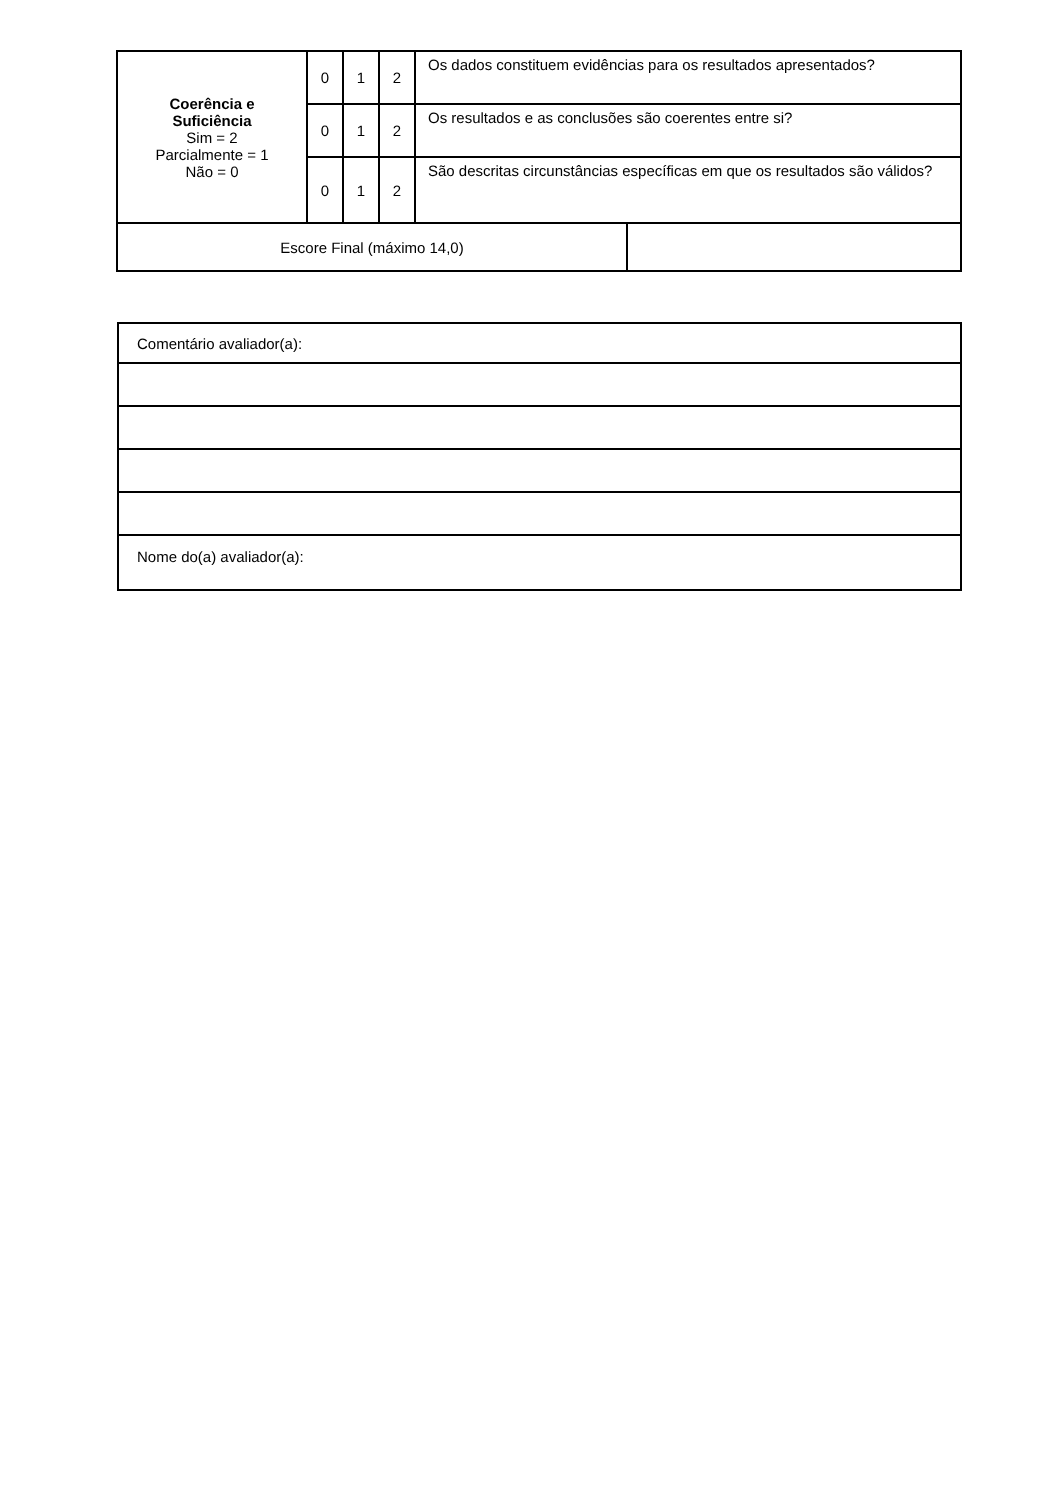| Coerência e Suficiência Sim = 2 Parcialmente = 1 Não = 0 | 0 | 1 | 2 | Os dados constituem evidências para os resultados apresentados? | |
| | 0 | 1 | 2 | Os resultados e as conclusões são coerentes entre si? | |
| | 0 | 1 | 2 | São descritas circunstâncias específicas em que os resultados são válidos? | |
| Escore Final (máximo 14,0) | | | | | |
| Comentário avaliador(a): |
| Nome do(a) avaliador(a): |